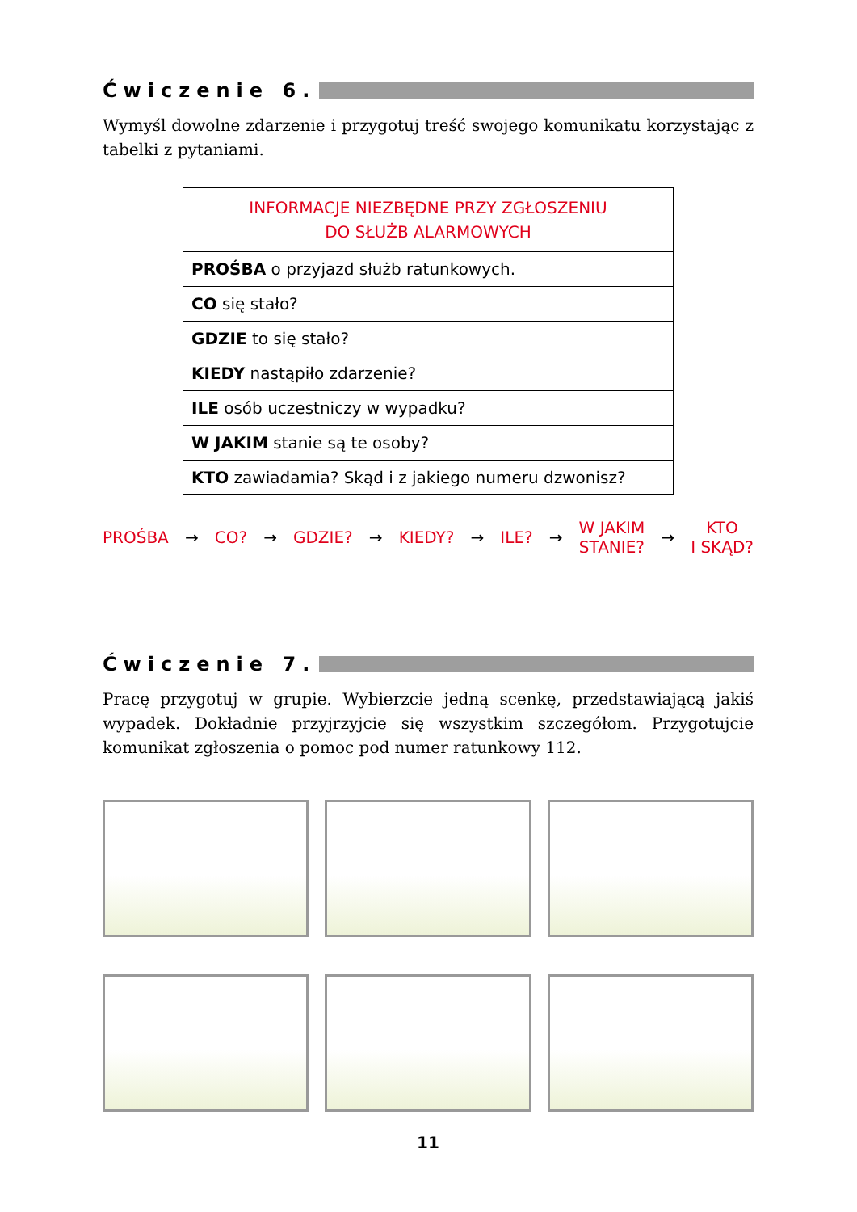Ćwiczenie 6.
Wymyśl dowolne zdarzenie i przygotuj treść swojego komunikatu korzystając z tabelki z pytaniami.
| INFORMACJE NIEZBĘDNE PRZY ZGŁOSZENIU DO SŁUŻB ALARMOWYCH |
| --- |
| PROŚBA o przyjazd służb ratunkowych. |
| CO się stało? |
| GDZIE to się stało? |
| KIEDY nastąpiło zdarzenie? |
| ILE osób uczestniczy w wypadku? |
| W JAKIM stanie są te osoby? |
| KTO zawiadamia? Skąd i z jakiego numeru dzwonisz? |
PROŚBA → CO? → GDZIE? → KIEDY? → ILE? → W JAKIM
STANIE? → KTO
I SKĄD?
Ćwiczenie 7.
Pracę przygotuj w grupie. Wybierzcie jedną scenkę, przedstawiającą jakiś wypadek. Dokładnie przyjrzyjcie się wszystkim szczegółom. Przygotujcie komunikat zgłoszenia o pomoc pod numer ratunkowy 112.
11